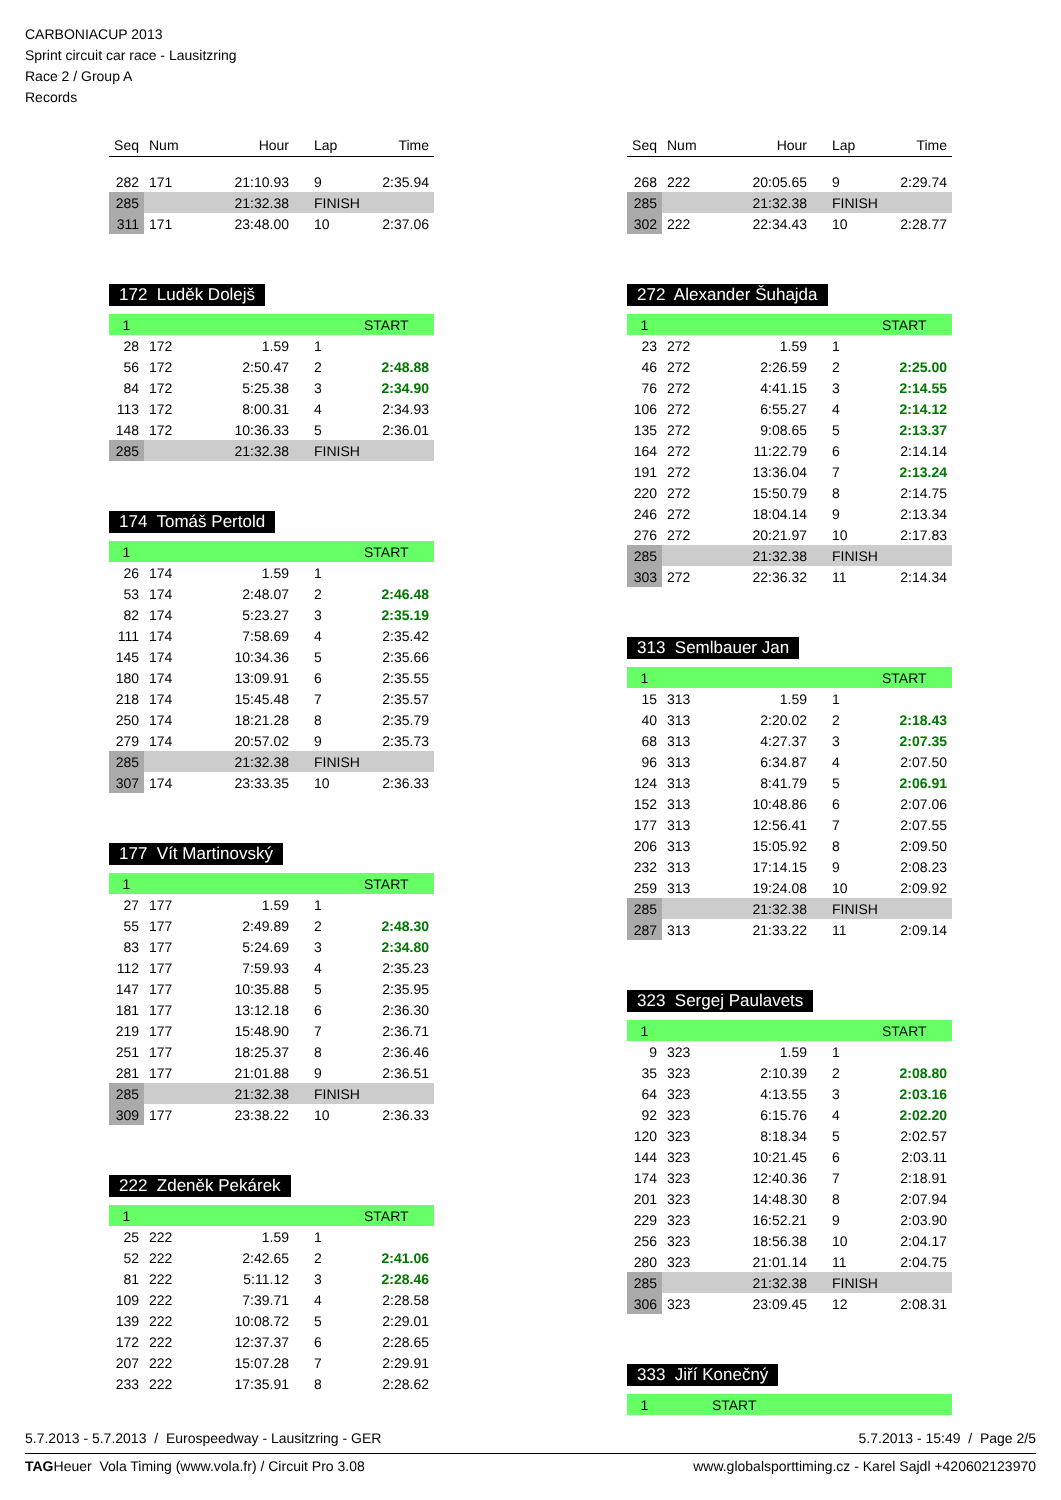CARBONIACUP 2013
Sprint circuit car race - Lausitzring
Race 2 / Group A
Records
| Seq | Num | Hour | Lap | Time |
| --- | --- | --- | --- | --- |
| 282 | 171 | 21:10.93 | 9 | 2:35.94 |
| 285 | | 21:32.38 | FINISH | |
| 311 | 171 | 23:48.00 | 10 | 2:37.06 |
172 Luděk Dolejš
| 1 | | | | START |
| 28 | 172 | 1.59 | 1 | |
| 56 | 172 | 2:50.47 | 2 | 2:48.88 |
| 84 | 172 | 5:25.38 | 3 | 2:34.90 |
| 113 | 172 | 8:00.31 | 4 | 2:34.93 |
| 148 | 172 | 10:36.33 | 5 | 2:36.01 |
| 285 | | 21:32.38 | FINISH | |
174 Tomáš Pertold
| 1 | | | | START |
| 26 | 174 | 1.59 | 1 | |
| 53 | 174 | 2:48.07 | 2 | 2:46.48 |
| 82 | 174 | 5:23.27 | 3 | 2:35.19 |
| 111 | 174 | 7:58.69 | 4 | 2:35.42 |
| 145 | 174 | 10:34.36 | 5 | 2:35.66 |
| 180 | 174 | 13:09.91 | 6 | 2:35.55 |
| 218 | 174 | 15:45.48 | 7 | 2:35.57 |
| 250 | 174 | 18:21.28 | 8 | 2:35.79 |
| 279 | 174 | 20:57.02 | 9 | 2:35.73 |
| 285 | | 21:32.38 | FINISH | |
| 307 | 174 | 23:33.35 | 10 | 2:36.33 |
177 Vít Martinovský
| 1 | | | | START |
| 27 | 177 | 1.59 | 1 | |
| 55 | 177 | 2:49.89 | 2 | 2:48.30 |
| 83 | 177 | 5:24.69 | 3 | 2:34.80 |
| 112 | 177 | 7:59.93 | 4 | 2:35.23 |
| 147 | 177 | 10:35.88 | 5 | 2:35.95 |
| 181 | 177 | 13:12.18 | 6 | 2:36.30 |
| 219 | 177 | 15:48.90 | 7 | 2:36.71 |
| 251 | 177 | 18:25.37 | 8 | 2:36.46 |
| 281 | 177 | 21:01.88 | 9 | 2:36.51 |
| 285 | | 21:32.38 | FINISH | |
| 309 | 177 | 23:38.22 | 10 | 2:36.33 |
222 Zdeněk Pekárek
| 1 | | | | START |
| 25 | 222 | 1.59 | 1 | |
| 52 | 222 | 2:42.65 | 2 | 2:41.06 |
| 81 | 222 | 5:11.12 | 3 | 2:28.46 |
| 109 | 222 | 7:39.71 | 4 | 2:28.58 |
| 139 | 222 | 10:08.72 | 5 | 2:29.01 |
| 172 | 222 | 12:37.37 | 6 | 2:28.65 |
| 207 | 222 | 15:07.28 | 7 | 2:29.91 |
| 233 | 222 | 17:35.91 | 8 | 2:28.62 |
| Seq | Num | Hour | Lap | Time |
| --- | --- | --- | --- | --- |
| 268 | 222 | 20:05.65 | 9 | 2:29.74 |
| 285 | | 21:32.38 | FINISH | |
| 302 | 222 | 22:34.43 | 10 | 2:28.77 |
272 Alexander Šuhajda
| 1 | | | | START |
| 23 | 272 | 1.59 | 1 | |
| 46 | 272 | 2:26.59 | 2 | 2:25.00 |
| 76 | 272 | 4:41.15 | 3 | 2:14.55 |
| 106 | 272 | 6:55.27 | 4 | 2:14.12 |
| 135 | 272 | 9:08.65 | 5 | 2:13.37 |
| 164 | 272 | 11:22.79 | 6 | 2:14.14 |
| 191 | 272 | 13:36.04 | 7 | 2:13.24 |
| 220 | 272 | 15:50.79 | 8 | 2:14.75 |
| 246 | 272 | 18:04.14 | 9 | 2:13.34 |
| 276 | 272 | 20:21.97 | 10 | 2:17.83 |
| 285 | | 21:32.38 | FINISH | |
| 303 | 272 | 22:36.32 | 11 | 2:14.34 |
313 Semlbauer Jan
| 1 | | | | START |
| 15 | 313 | 1.59 | 1 | |
| 40 | 313 | 2:20.02 | 2 | 2:18.43 |
| 68 | 313 | 4:27.37 | 3 | 2:07.35 |
| 96 | 313 | 6:34.87 | 4 | 2:07.50 |
| 124 | 313 | 8:41.79 | 5 | 2:06.91 |
| 152 | 313 | 10:48.86 | 6 | 2:07.06 |
| 177 | 313 | 12:56.41 | 7 | 2:07.55 |
| 206 | 313 | 15:05.92 | 8 | 2:09.50 |
| 232 | 313 | 17:14.15 | 9 | 2:08.23 |
| 259 | 313 | 19:24.08 | 10 | 2:09.92 |
| 285 | | 21:32.38 | FINISH | |
| 287 | 313 | 21:33.22 | 11 | 2:09.14 |
323 Sergej Paulavets
| 1 | | | | START |
| 9 | 323 | 1.59 | 1 | |
| 35 | 323 | 2:10.39 | 2 | 2:08.80 |
| 64 | 323 | 4:13.55 | 3 | 2:03.16 |
| 92 | 323 | 6:15.76 | 4 | 2:02.20 |
| 120 | 323 | 8:18.34 | 5 | 2:02.57 |
| 144 | 323 | 10:21.45 | 6 | 2:03.11 |
| 174 | 323 | 12:40.36 | 7 | 2:18.91 |
| 201 | 323 | 14:48.30 | 8 | 2:07.94 |
| 229 | 323 | 16:52.21 | 9 | 2:03.90 |
| 256 | 323 | 18:56.38 | 10 | 2:04.17 |
| 280 | 323 | 21:01.14 | 11 | 2:04.75 |
| 285 | | 21:32.38 | FINISH | |
| 306 | 323 | 23:09.45 | 12 | 2:08.31 |
333 Jiří Konečný
| 1 | | START |
5.7.2013 - 5.7.2013 / Eurospeedway - Lausitzring - GER 5.7.2013 - 15:49 / Page 2/5
TAGHeuer Vola Timing (www.vola.fr) / Circuit Pro 3.08 www.globalsporttiming.cz - Karel Sajdl +420602123970